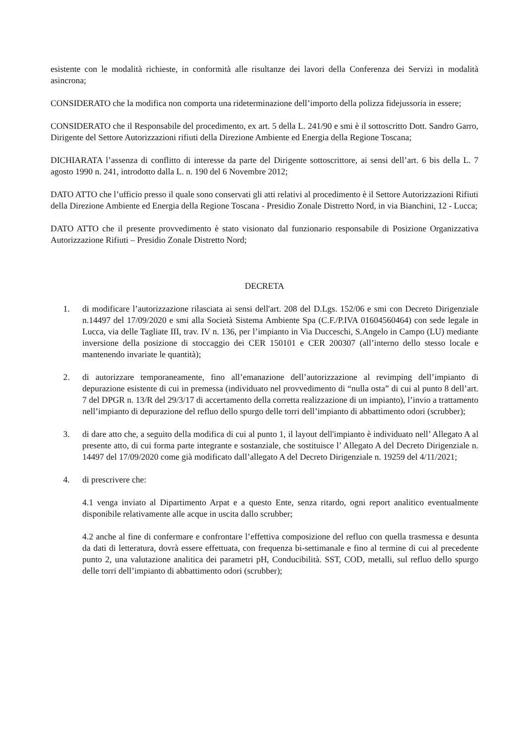esistente con le modalità richieste, in conformità alle risultanze dei lavori della Conferenza dei Servizi in modalità asincrona;
CONSIDERATO che la modifica non comporta una rideterminazione dell’importo della polizza fidejussoria in essere;
CONSIDERATO che il Responsabile del procedimento, ex art. 5 della L. 241/90 e smi è il sottoscritto Dott. Sandro Garro, Dirigente del Settore Autorizzazioni rifiuti della Direzione Ambiente ed Energia della Regione Toscana;
DICHIARATA l’assenza di conflitto di interesse da parte del Dirigente sottoscrittore, ai sensi dell’art. 6 bis della L. 7 agosto 1990 n. 241, introdotto dalla L. n. 190 del 6 Novembre 2012;
DATO ATTO che l’ufficio presso il quale sono conservati gli atti relativi al procedimento è il Settore Autorizzazioni Rifiuti della Direzione Ambiente ed Energia della Regione Toscana - Presidio Zonale Distretto Nord, in via Bianchini, 12 - Lucca;
DATO ATTO che il presente provvedimento è stato visionato dal funzionario responsabile di Posizione Organizzativa Autorizzazione Rifiuti – Presidio Zonale Distretto Nord;
DECRETA
1. di modificare l’autorizzazione rilasciata ai sensi dell'art. 208 del D.Lgs. 152/06 e smi con Decreto Dirigenziale n.14497 del 17/09/2020 e smi alla Società Sistema Ambiente Spa (C.F./P.IVA 01604560464) con sede legale in Lucca, via delle Tagliate III, trav. IV n. 136, per l’impianto in Via Ducceschi, S.Angelo in Campo (LU) mediante inversione della posizione di stoccaggio dei CER 150101 e CER 200307 (all’interno dello stesso locale e mantenendo invariate le quantità);
2. di autorizzare temporaneamente, fino all’emanazione dell’autorizzazione al revimping dell’impianto di depurazione esistente di cui in premessa (individuato nel provvedimento di “nulla osta” di cui al punto 8 dell’art. 7 del DPGR n. 13/R del 29/3/17 di accertamento della corretta realizzazione di un impianto), l’invio a trattamento nell’impianto di depurazione del refluo dello spurgo delle torri dell’impianto di abbattimento odori (scrubber);
3. di dare atto che, a seguito della modifica di cui al punto 1, il layout dell'impianto è individuato nell’ Allegato A al presente atto, di cui forma parte integrante e sostanziale, che sostituisce l’ Allegato A del Decreto Dirigenziale n. 14497 del 17/09/2020 come già modificato dall’allegato A del Decreto Dirigenziale n. 19259 del 4/11/2021;
4. di prescrivere che:
4.1 venga inviato al Dipartimento Arpat e a questo Ente, senza ritardo, ogni report analitico eventualmente disponibile relativamente alle acque in uscita dallo scrubber;
4.2 anche al fine di confermare e confrontare l’effettiva composizione del refluo con quella trasmessa e desunta da dati di letteratura, dovrà essere effettuata, con frequenza bi-settimanale e fino al termine di cui al precedente punto 2, una valutazione analitica dei parametri pH, Conducibilità. SST, COD, metalli, sul refluo dello spurgo delle torri dell’impianto di abbattimento odori (scrubber);